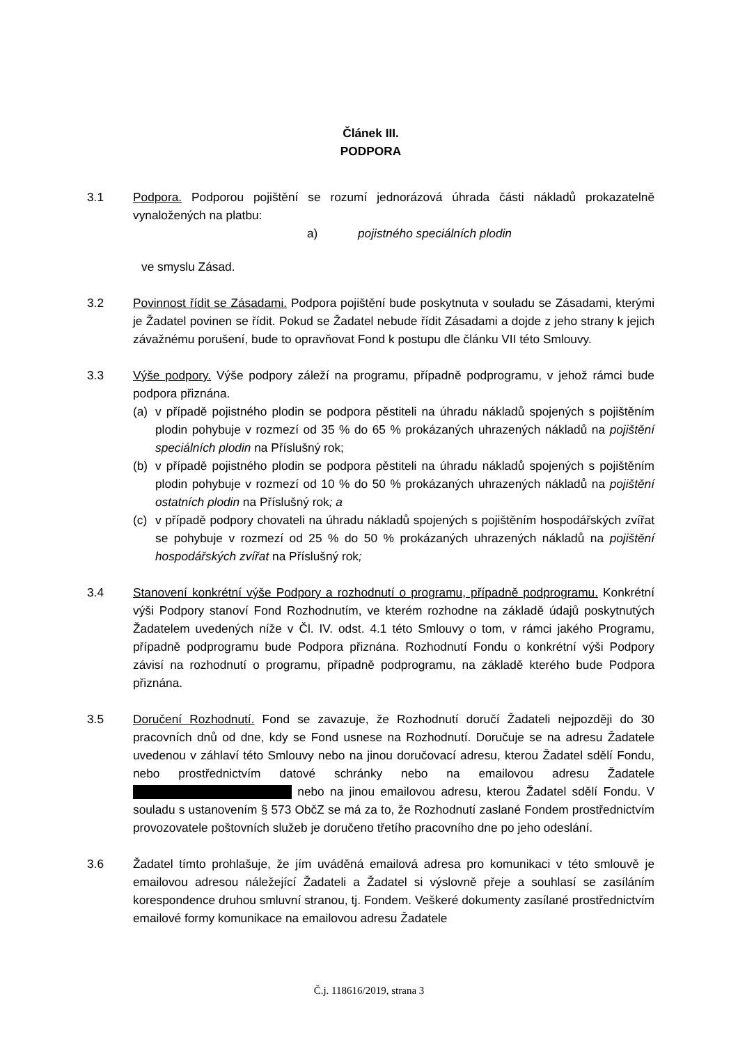Článek III.
PODPORA
3.1 Podpora. Podporou pojištění se rozumí jednorázová úhrada části nákladů prokazatelně vynaložených na platbu:
a) pojistného speciálních plodin
ve smyslu Zásad.
3.2 Povinnost řídit se Zásadami. Podpora pojištění bude poskytnuta v souladu se Zásadami, kterými je Žadatel povinen se řídit. Pokud se Žadatel nebude řídit Zásadami a dojde z jeho strany k jejich závažnému porušení, bude to opravňovat Fond k postupu dle článku VII této Smlouvy.
3.3 Výše podpory. Výše podpory záleží na programu, případně podprogramu, v jehož rámci bude podpora přiznána.
(a) v případě pojistného plodin se podpora pěstiteli na úhradu nákladů spojených s pojištěním plodin pohybuje v rozmezí od 35 % do 65 % prokázaných uhrazených nákladů na pojištění speciálních plodin na Příslušný rok;
(b) v případě pojistného plodin se podpora pěstiteli na úhradu nákladů spojených s pojištěním plodin pohybuje v rozmezí od 10 % do 50 % prokázaných uhrazených nákladů na pojištění ostatních plodin na Příslušný rok; a
(c) v případě podpory chovateli na úhradu nákladů spojených s pojištěním hospodářských zvířat se pohybuje v rozmezí od 25 % do 50 % prokázaných uhrazených nákladů na pojištění hospodářských zvířat na Příslušný rok;
3.4 Stanovení konkrétní výše Podpory a rozhodnutí o programu, případně podprogramu. Konkrétní výši Podpory stanoví Fond Rozhodnutím, ve kterém rozhodne na základě údajů poskytnutých Žadatelem uvedených níže v Čl. IV. odst. 4.1 této Smlouvy o tom, v rámci jakého Programu, případně podprogramu bude Podpora přiznána. Rozhodnutí Fondu o konkrétní výši Podpory závisí na rozhodnutí o programu, případně podprogramu, na základě kterého bude Podpora přiznána.
3.5 Doručení Rozhodnutí. Fond se zavazuje, že Rozhodnutí doručí Žadateli nejpozději do 30 pracovních dnů od dne, kdy se Fond usnese na Rozhodnutí. Doručuje se na adresu Žadatele uvedenou v záhlaví této Smlouvy nebo na jinou doručovací adresu, kterou Žadatel sdělí Fondu, nebo prostřednictvím datové schránky nebo na emailovou adresu Žadatele nebo na jinou emailovou adresu, kterou Žadatel sdělí Fondu. V souladu s ustanovením § 573 ObčZ se má za to, že Rozhodnutí zaslané Fondem prostřednictvím provozovatele poštovních služeb je doručeno třetího pracovního dne po jeho odeslání.
3.6 Žadatel tímto prohlašuje, že jím uváděná emailová adresa pro komunikaci v této smlouvě je emailovou adresou náležející Žadateli a Žadatel si výslovně přeje a souhlasí se zasíláním korespondence druhou smluvní stranou, tj. Fondem. Veškeré dokumenty zasílané prostřednictvím emailové formy komunikace na emailovou adresu Žadatele
Č.j. 118616/2019, strana 3